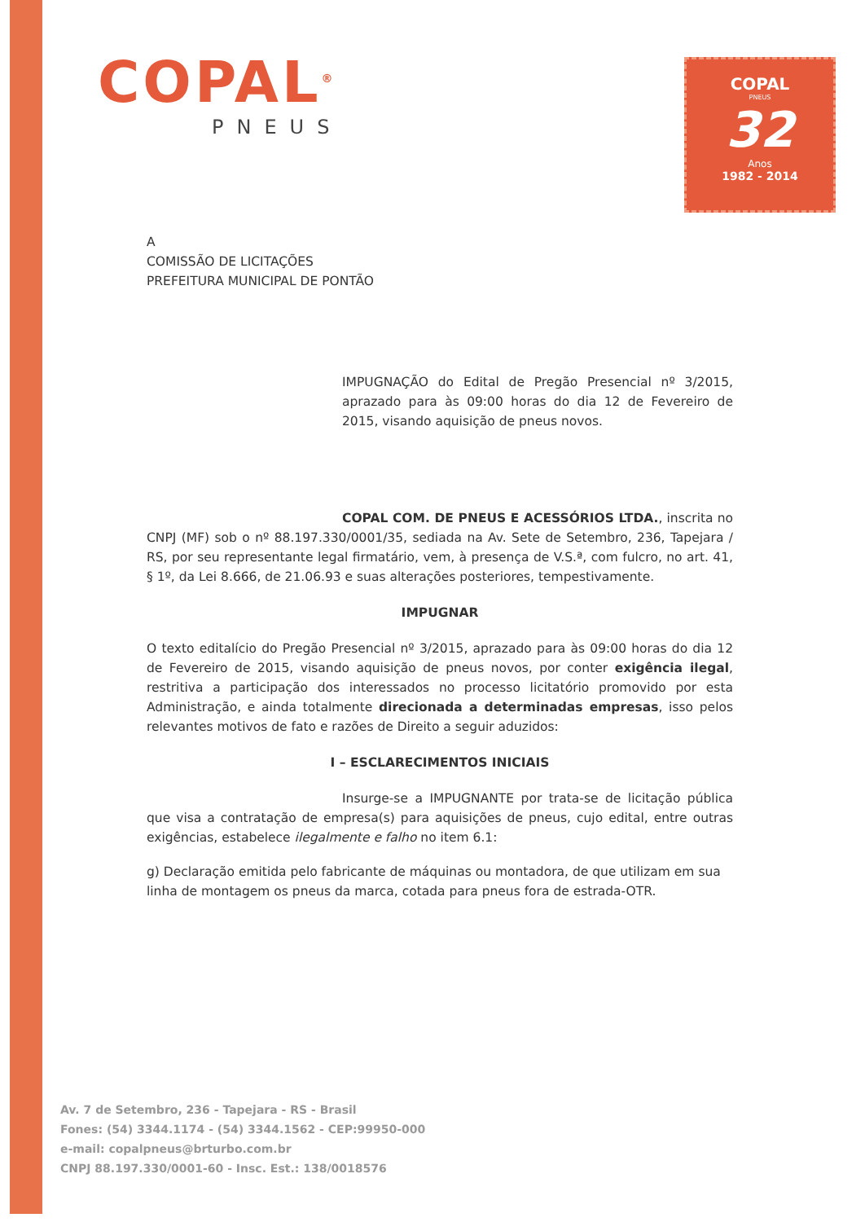COPAL<sup>®</sup>
PNEUS
COPAL
PNEUS
32
Anos
1982 - 2014
A
COMISSÃO DE LICITAÇÕES
PREFEITURA MUNICIPAL DE PONTÃO
IMPUGNAÇÃO do Edital de Pregão Presencial nº 3/2015, aprazado para às 09:00 horas do dia 12 de Fevereiro de 2015, visando aquisição de pneus novos.
COPAL COM. DE PNEUS E ACESSÓRIOS LTDA., inscrita no CNPJ (MF) sob o nº 88.197.330/0001/35, sediada na Av. Sete de Setembro, 236, Tapejara / RS, por seu representante legal firmatário, vem, à presença de V.S.ª, com fulcro, no art. 41, § 1º, da Lei 8.666, de 21.06.93 e suas alterações posteriores, tempestivamente.
IMPUGNAR
O texto editalício do Pregão Presencial nº 3/2015, aprazado para às 09:00 horas do dia 12 de Fevereiro de 2015, visando aquisição de pneus novos, por conter exigência ilegal, restritiva a participação dos interessados no processo licitatório promovido por esta Administração, e ainda totalmente direcionada a determinadas empresas, isso pelos relevantes motivos de fato e razões de Direito a seguir aduzidos:
I – ESCLARECIMENTOS INICIAIS
Insurge-se a IMPUGNANTE por trata-se de licitação pública que visa a contratação de empresa(s) para aquisições de pneus, cujo edital, entre outras exigências, estabelece ilegalmente e falho no item 6.1:
g) Declaração emitida pelo fabricante de máquinas ou montadora, de que utilizam em sua linha de montagem os pneus da marca, cotada para pneus fora de estrada-OTR.
Av. 7 de Setembro, 236 - Tapejara - RS - Brasil
Fones: (54) 3344.1174 - (54) 3344.1562 - CEP:99950-000
e-mail: copalpneus@brturbo.com.br
CNPJ 88.197.330/0001-60 - Insc. Est.: 138/0018576